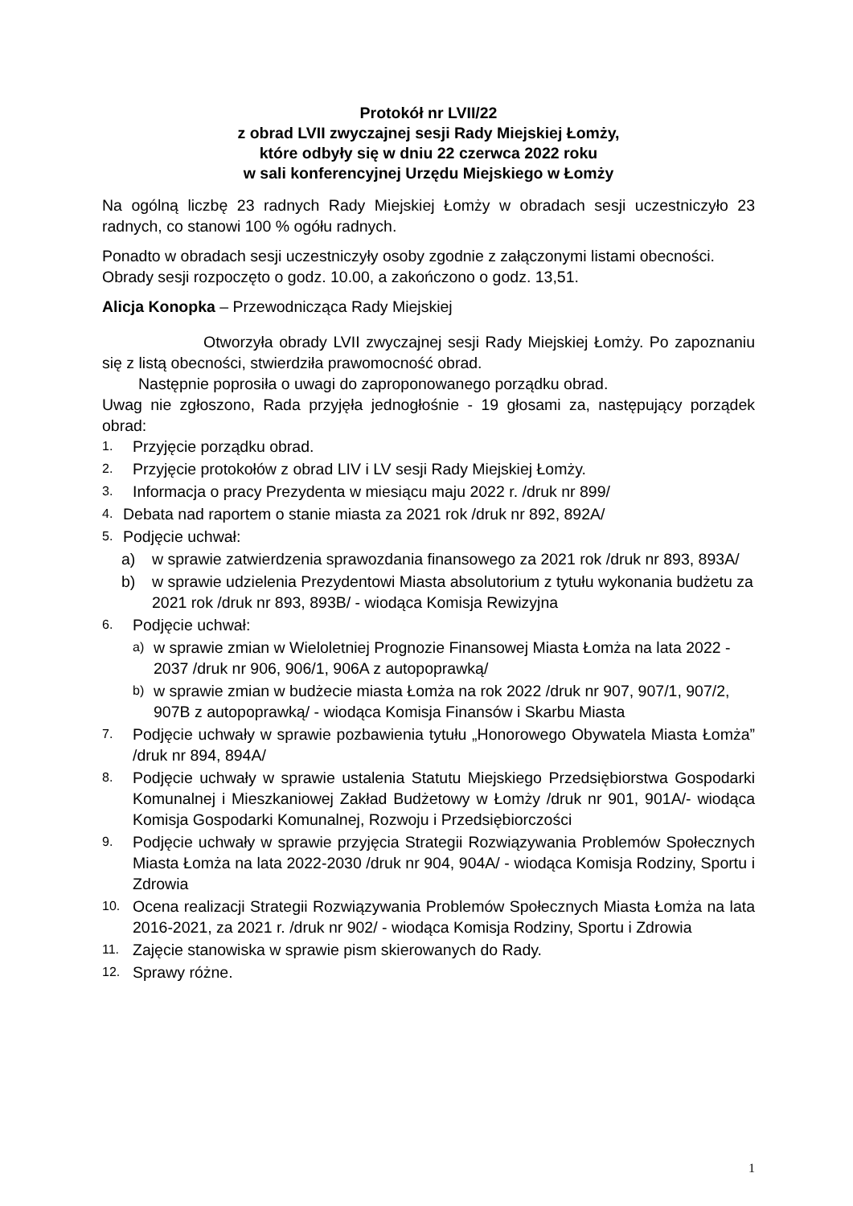Protokół nr LVII/22
z obrad LVII zwyczajnej sesji Rady Miejskiej Łomży,
które odbyły się w dniu 22 czerwca 2022 roku
w sali konferencyjnej Urzędu Miejskiego w Łomży
Na ogólną liczbę 23 radnych Rady Miejskiej Łomży w obradach sesji uczestniczyło 23 radnych, co stanowi 100 % ogółu radnych.
Ponadto w obradach sesji uczestniczyły osoby zgodnie z załączonymi listami obecności.
Obrady sesji rozpoczęto o godz. 10.00, a zakończono o godz. 13,51.
Alicja Konopka – Przewodnicząca Rady Miejskiej
Otworzyła obrady LVII zwyczajnej sesji Rady Miejskiej Łomży. Po zapoznaniu się z listą obecności, stwierdziła prawomocność obrad.
Następnie poprosiła o uwagi do zaproponowanego porządku obrad.
Uwag nie zgłoszono, Rada przyjęła jednogłośnie - 19 głosami za, następujący porządek obrad:
1. Przyjęcie porządku obrad.
2. Przyjęcie protokołów z obrad LIV i LV sesji Rady Miejskiej Łomży.
3. Informacja o pracy Prezydenta w miesiącu maju 2022 r. /druk nr 899/
4. Debata nad raportem o stanie miasta za 2021 rok /druk nr 892, 892A/
5. Podjęcie uchwał:
a) w sprawie zatwierdzenia sprawozdania finansowego za 2021 rok /druk nr 893, 893A/
b) w sprawie udzielenia Prezydentowi Miasta absolutorium z tytułu wykonania budżetu za 2021 rok /druk nr 893, 893B/ - wiodąca Komisja Rewizyjna
6. Podjęcie uchwał:
a) w sprawie zmian w Wieloletniej Prognozie Finansowej Miasta Łomża na lata 2022 - 2037 /druk nr 906, 906/1, 906A z autopoprawką/
b) w sprawie zmian w budżecie miasta Łomża na rok 2022 /druk nr 907, 907/1, 907/2, 907B z autopoprawką/ - wiodąca Komisja Finansów i Skarbu Miasta
7. Podjęcie uchwały w sprawie pozbawienia tytułu „Honorowego Obywatela Miasta Łomża” /druk nr 894, 894A/
8. Podjęcie uchwały w sprawie ustalenia Statutu Miejskiego Przedsiębiorstwa Gospodarki Komunalnej i Mieszkaniowej Zakład Budżetowy w Łomży /druk nr 901, 901A/- wiodąca Komisja Gospodarki Komunalnej, Rozwoju i Przedsiębiorczości
9. Podjęcie uchwały w sprawie przyjęcia Strategii Rozwiązywania Problemów Społecznych Miasta Łomża na lata 2022-2030 /druk nr 904, 904A/ - wiodąca Komisja Rodziny, Sportu i Zdrowia
10. Ocena realizacji Strategii Rozwiązywania Problemów Społecznych Miasta Łomża na lata 2016-2021, za 2021 r. /druk nr 902/ - wiodąca Komisja Rodziny, Sportu i Zdrowia
11. Zajęcie stanowiska w sprawie pism skierowanych do Rady.
12. Sprawy różne.
1